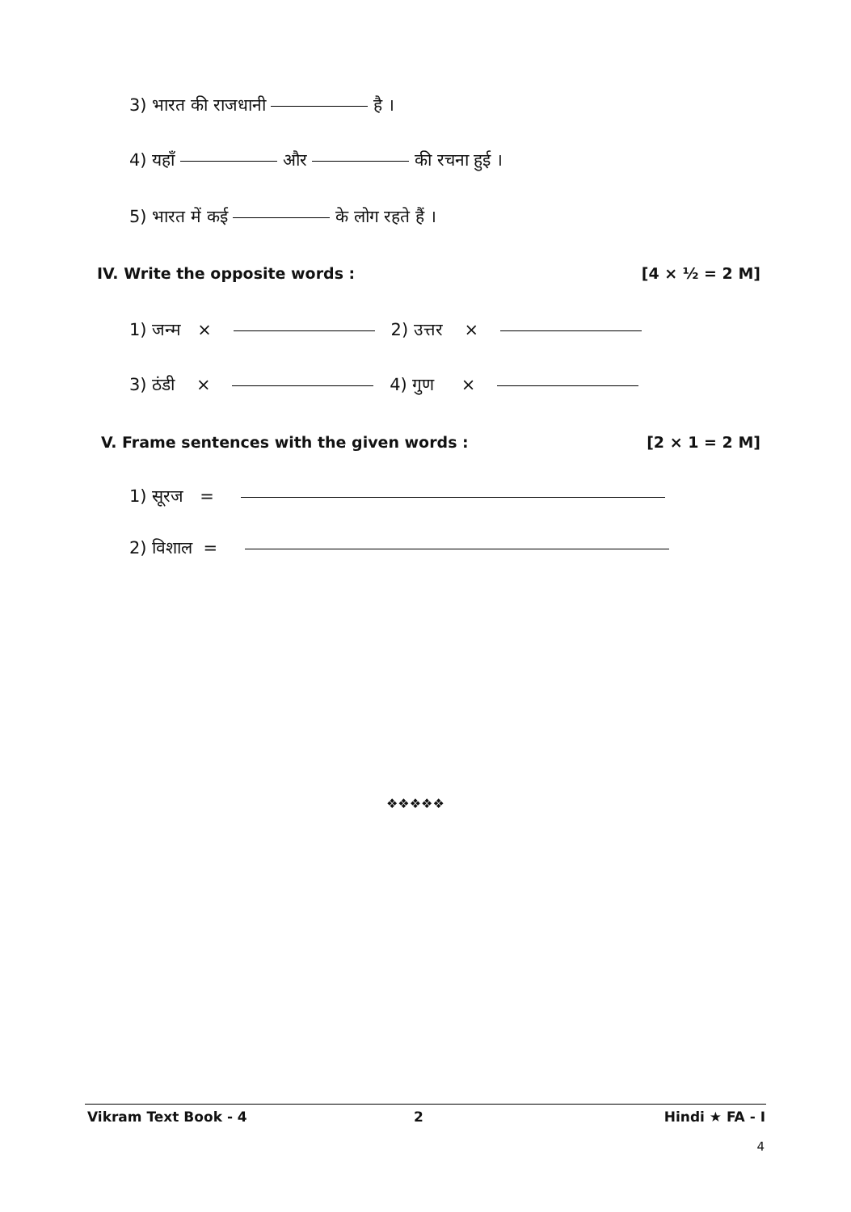3) भारत की राजधानी है ।
4) यहाँ और की रचना हुई ।
5) भारत में कई के लोग रहते हैं ।
IV. Write the opposite words : [4 × ½ = 2 M]
1) जन्म × 2) उत्तर ×
3) ठंडी × 4) गुण ×
V. Frame sentences with the given words :
[2 × 1 = 2 M]
1) सूरज =
2) विशाल =
❖❖❖❖❖
Vikram Text Book - 4 2 Hindi ★ FA - I
4